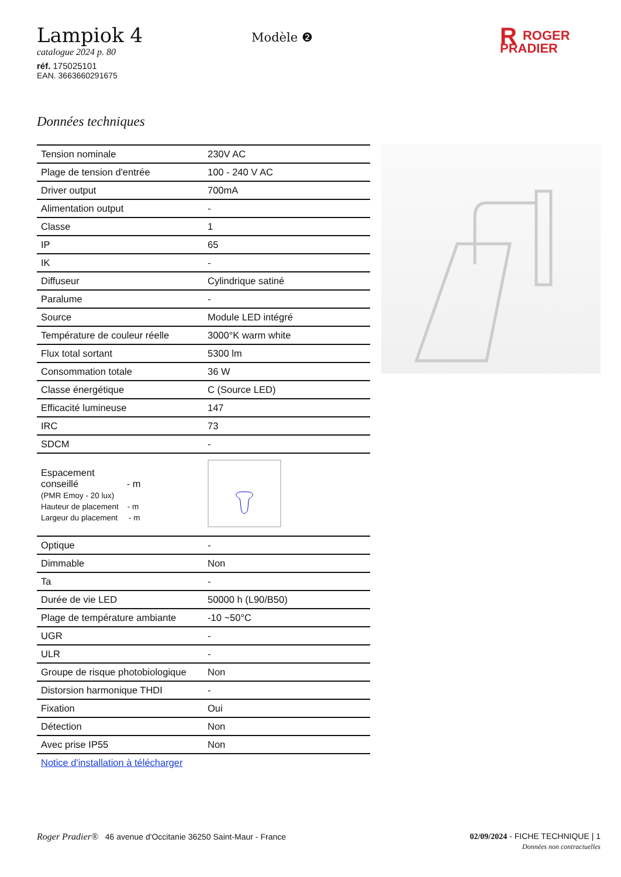Lampiok 4
catalogue 2024 p. 80
réf. 175025101
EAN. 3663660291675
Modèle ❷
RROGER
PRADIER
Données techniques
| Tension nominale | 230V AC |
| Plage de tension d'entrée | 100 - 240 V AC |
| Driver output | 700mA |
| Alimentation output | - |
| Classe | 1 |
| IP | 65 |
| IK | - |
| Diffuseur | Cylindrique satiné |
| Paralume | - |
| Source | Module LED intégré |
| Température de couleur réelle | 3000°K warm white |
| Flux total sortant | 5300 lm |
| Consommation totale | 36 W |
| Classe énergétique | C (Source LED) |
| Efficacité lumineuse | 147 |
| IRC | 73 |
| SDCM | - |
| Espacement conseillé - m (PMR Emoy - 20 lux) Hauteur de placement - m Largeur du placement - m | |
| Optique | - |
| Dimmable | Non |
| Ta | - |
| Durée de vie LED | 50000 h (L90/B50) |
| Plage de température ambiante | -10 ~50°C |
| UGR | - |
| ULR | - |
| Groupe de risque photobiologique | Non |
| Distorsion harmonique THDI | - |
| Fixation | Oui |
| Détection | Non |
| Avec prise IP55 | Non |
| Notice d'installation à télécharger | |
Roger Pradier® 46 avenue d'Occitanie 36250 Saint-Maur - France
02/09/2024 - FICHE TECHNIQUE | 1
Données non contractuelles